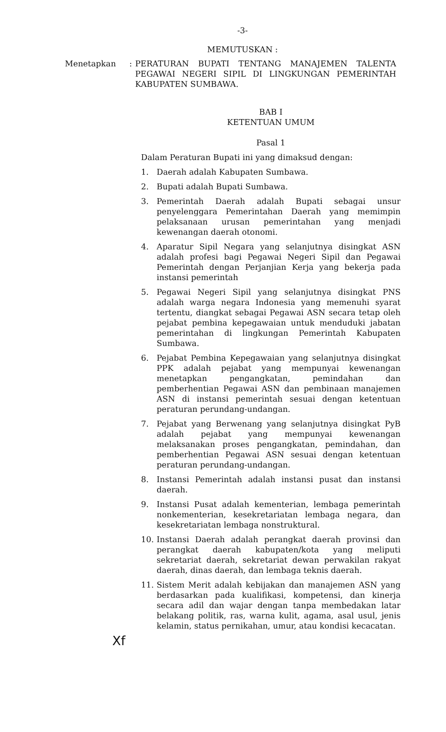-3-
MEMUTUSKAN :
Menetapkan : PERATURAN BUPATI TENTANG MANAJEMEN TALENTA PEGAWAI NEGERI SIPIL DI LINGKUNGAN PEMERINTAH KABUPATEN SUMBAWA.
BAB I
KETENTUAN UMUM
Pasal 1
Dalam Peraturan Bupati ini yang dimaksud dengan:
1. Daerah adalah Kabupaten Sumbawa.
2. Bupati adalah Bupati Sumbawa.
3. Pemerintah Daerah adalah Bupati sebagai unsur penyelenggara Pemerintahan Daerah yang memimpin pelaksanaan urusan pemerintahan yang menjadi kewenangan daerah otonomi.
4. Aparatur Sipil Negara yang selanjutnya disingkat ASN adalah profesi bagi Pegawai Negeri Sipil dan Pegawai Pemerintah dengan Perjanjian Kerja yang bekerja pada instansi pemerintah
5. Pegawai Negeri Sipil yang selanjutnya disingkat PNS adalah warga negara Indonesia yang memenuhi syarat tertentu, diangkat sebagai Pegawai ASN secara tetap oleh pejabat pembina kepegawaian untuk menduduki jabatan pemerintahan di lingkungan Pemerintah Kabupaten Sumbawa.
6. Pejabat Pembina Kepegawaian yang selanjutnya disingkat PPK adalah pejabat yang mempunyai kewenangan menetapkan pengangkatan, pemindahan dan pemberhentian Pegawai ASN dan pembinaan manajemen ASN di instansi pemerintah sesuai dengan ketentuan peraturan perundang-undangan.
7. Pejabat yang Berwenang yang selanjutnya disingkat PyB adalah pejabat yang mempunyai kewenangan melaksanakan proses pengangkatan, pemindahan, dan pemberhentian Pegawai ASN sesuai dengan ketentuan peraturan perundang-undangan.
8. Instansi Pemerintah adalah instansi pusat dan instansi daerah.
9. Instansi Pusat adalah kementerian, lembaga pemerintah nonkementerian, kesekretariatan lembaga negara, dan kesekretariatan lembaga nonstruktural.
10. Instansi Daerah adalah perangkat daerah provinsi dan perangkat daerah kabupaten/kota yang meliputi sekretariat daerah, sekretariat dewan perwakilan rakyat daerah, dinas daerah, dan lembaga teknis daerah.
11. Sistem Merit adalah kebijakan dan manajemen ASN yang berdasarkan pada kualifikasi, kompetensi, dan kinerja secara adil dan wajar dengan tanpa membedakan latar belakang politik, ras, warna kulit, agama, asal usul, jenis kelamin, status pernikahan, umur, atau kondisi kecacatan.
Xf